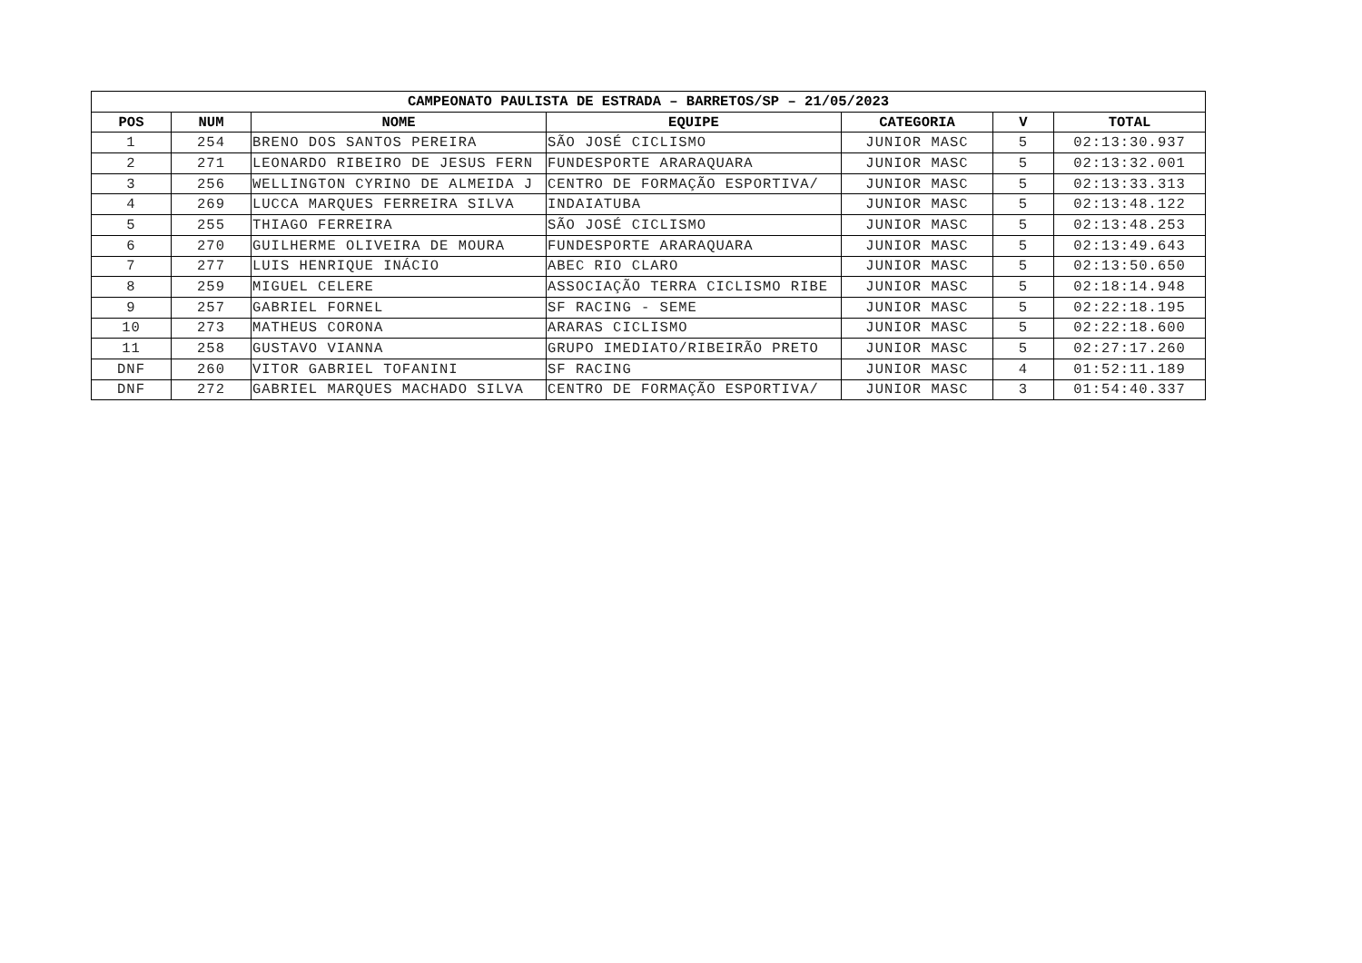| CAMPEONATO PAULISTA DE ESTRADA – BARRETOS/SP – 21/05/2023 | | | | | | |
| --- | --- | --- | --- | --- | --- | --- |
| POS | NUM | NOME | EQUIPE | CATEGORIA | V | TOTAL |
| 1 | 254 | BRENO DOS SANTOS PEREIRA | SÃO JOSÉ CICLISMO | JUNIOR MASC | 5 | 02:13:30.937 |
| 2 | 271 | LEONARDO RIBEIRO DE JESUS FERN | FUNDESPORTE ARARAQUARA | JUNIOR MASC | 5 | 02:13:32.001 |
| 3 | 256 | WELLINGTON CYRINO DE ALMEIDA J | CENTRO DE FORMAÇÃO ESPORTIVA/ | JUNIOR MASC | 5 | 02:13:33.313 |
| 4 | 269 | LUCCA MARQUES FERREIRA SILVA | INDAIATUBA | JUNIOR MASC | 5 | 02:13:48.122 |
| 5 | 255 | THIAGO FERREIRA | SÃO JOSÉ CICLISMO | JUNIOR MASC | 5 | 02:13:48.253 |
| 6 | 270 | GUILHERME OLIVEIRA DE MOURA | FUNDESPORTE ARARAQUARA | JUNIOR MASC | 5 | 02:13:49.643 |
| 7 | 277 | LUIS HENRIQUE INÁCIO | ABEC RIO CLARO | JUNIOR MASC | 5 | 02:13:50.650 |
| 8 | 259 | MIGUEL CELERE | ASSOCIAÇÃO TERRA CICLISMO RIBE | JUNIOR MASC | 5 | 02:18:14.948 |
| 9 | 257 | GABRIEL FORNEL | SF RACING - SEME | JUNIOR MASC | 5 | 02:22:18.195 |
| 10 | 273 | MATHEUS CORONA | ARARAS CICLISMO | JUNIOR MASC | 5 | 02:22:18.600 |
| 11 | 258 | GUSTAVO VIANNA | GRUPO IMEDIATO/RIBEIRÃO PRETO | JUNIOR MASC | 5 | 02:27:17.260 |
| DNF | 260 | VITOR GABRIEL TOFANINI | SF RACING | JUNIOR MASC | 4 | 01:52:11.189 |
| DNF | 272 | GABRIEL MARQUES MACHADO SILVA | CENTRO DE FORMAÇÃO ESPORTIVA/ | JUNIOR MASC | 3 | 01:54:40.337 |